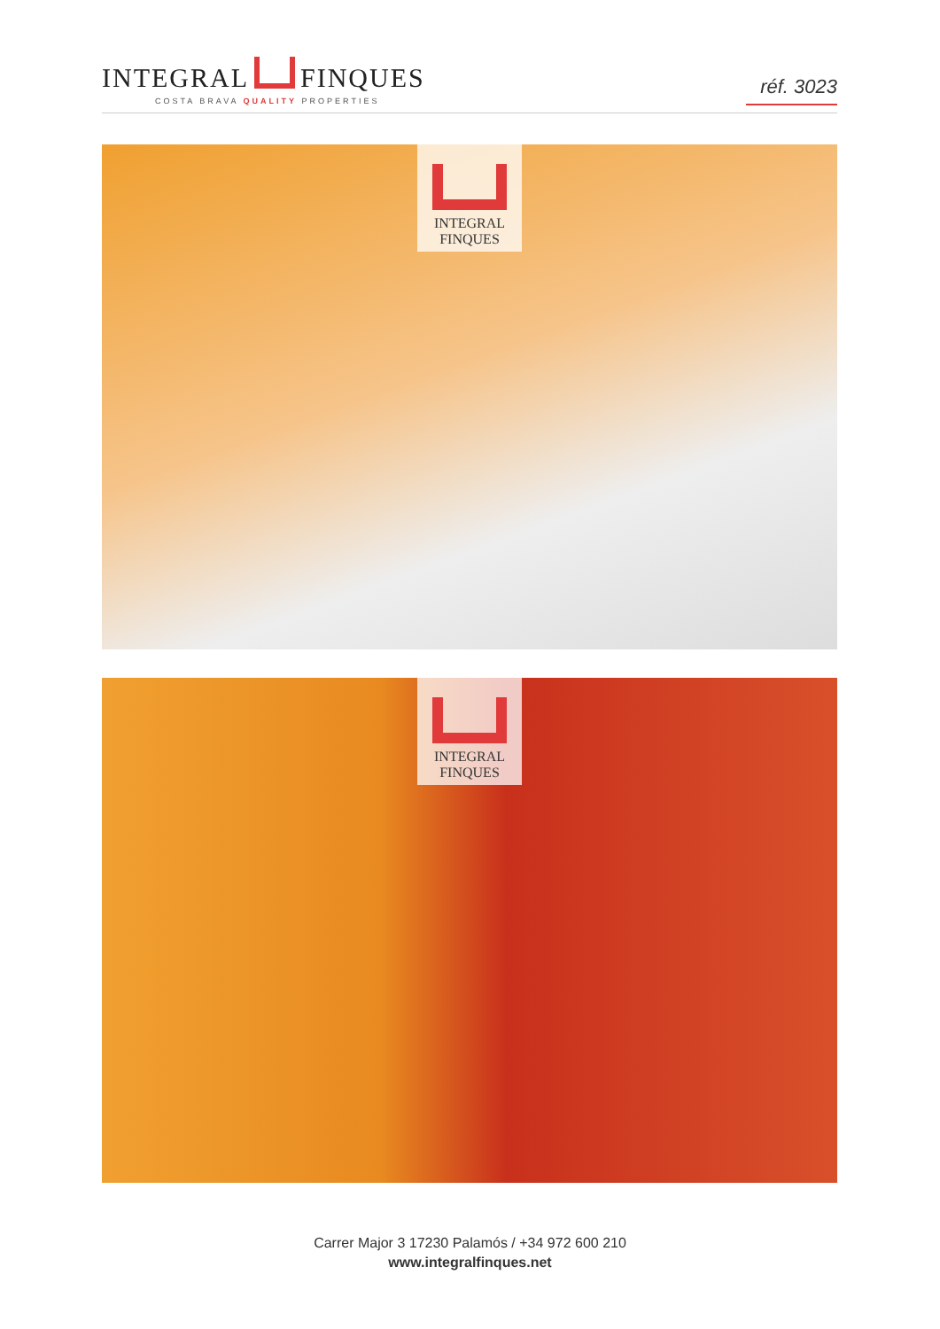INTEGRAL FINQUES
COSTA BRAVA QUALITY PROPERTIES
réf. 3023
INTEGRAL
FINQUES
INTEGRAL
FINQUES
Carrer Major 3 17230 Palamós / +34 972 600 210
www.integralfinques.net